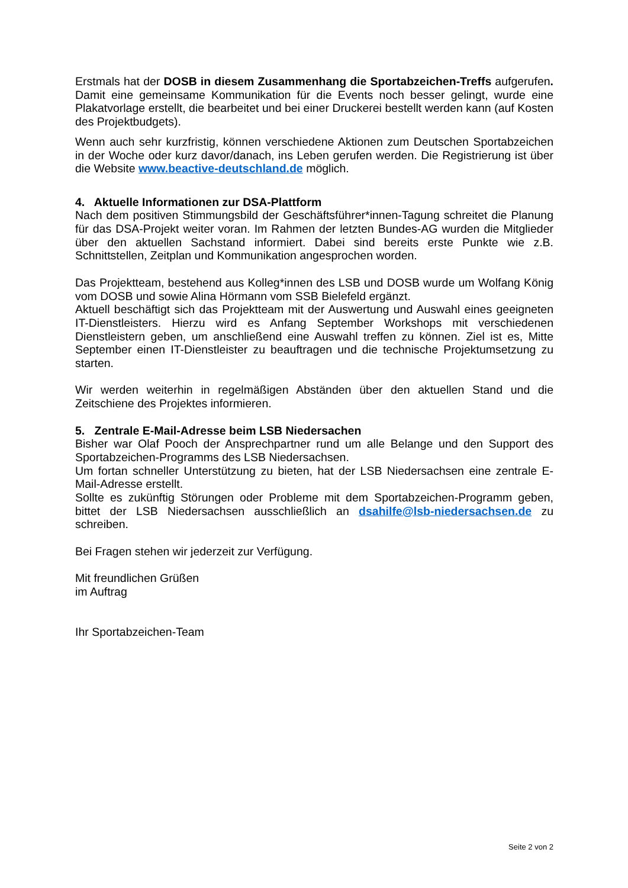Erstmals hat der DOSB in diesem Zusammenhang die Sportabzeichen-Treffs aufgerufen. Damit eine gemeinsame Kommunikation für die Events noch besser gelingt, wurde eine Plakatvorlage erstellt, die bearbeitet und bei einer Druckerei bestellt werden kann (auf Kosten des Projektbudgets).
Wenn auch sehr kurzfristig, können verschiedene Aktionen zum Deutschen Sportabzeichen in der Woche oder kurz davor/danach, ins Leben gerufen werden. Die Registrierung ist über die Website www.beactive-deutschland.de möglich.
4. Aktuelle Informationen zur DSA-Plattform
Nach dem positiven Stimmungsbild der Geschäftsführer*innen-Tagung schreitet die Planung für das DSA-Projekt weiter voran. Im Rahmen der letzten Bundes-AG wurden die Mitglieder über den aktuellen Sachstand informiert. Dabei sind bereits erste Punkte wie z.B. Schnittstellen, Zeitplan und Kommunikation angesprochen worden.
Das Projektteam, bestehend aus Kolleg*innen des LSB und DOSB wurde um Wolfang König vom DOSB und sowie Alina Hörmann vom SSB Bielefeld ergänzt.
Aktuell beschäftigt sich das Projektteam mit der Auswertung und Auswahl eines geeigneten IT-Dienstleisters. Hierzu wird es Anfang September Workshops mit verschiedenen Dienstleistern geben, um anschließend eine Auswahl treffen zu können. Ziel ist es, Mitte September einen IT-Dienstleister zu beauftragen und die technische Projektumsetzung zu starten.
Wir werden weiterhin in regelmäßigen Abständen über den aktuellen Stand und die Zeitschiene des Projektes informieren.
5. Zentrale E-Mail-Adresse beim LSB Niedersachen
Bisher war Olaf Pooch der Ansprechpartner rund um alle Belange und den Support des Sportabzeichen-Programms des LSB Niedersachsen.
Um fortan schneller Unterstützung zu bieten, hat der LSB Niedersachsen eine zentrale E-Mail-Adresse erstellt.
Sollte es zukünftig Störungen oder Probleme mit dem Sportabzeichen-Programm geben, bittet der LSB Niedersachsen ausschließlich an dsahilfe@lsb-niedersachsen.de zu schreiben.
Bei Fragen stehen wir jederzeit zur Verfügung.
Mit freundlichen Grüßen
im Auftrag
Ihr Sportabzeichen-Team
Seite 2 von 2